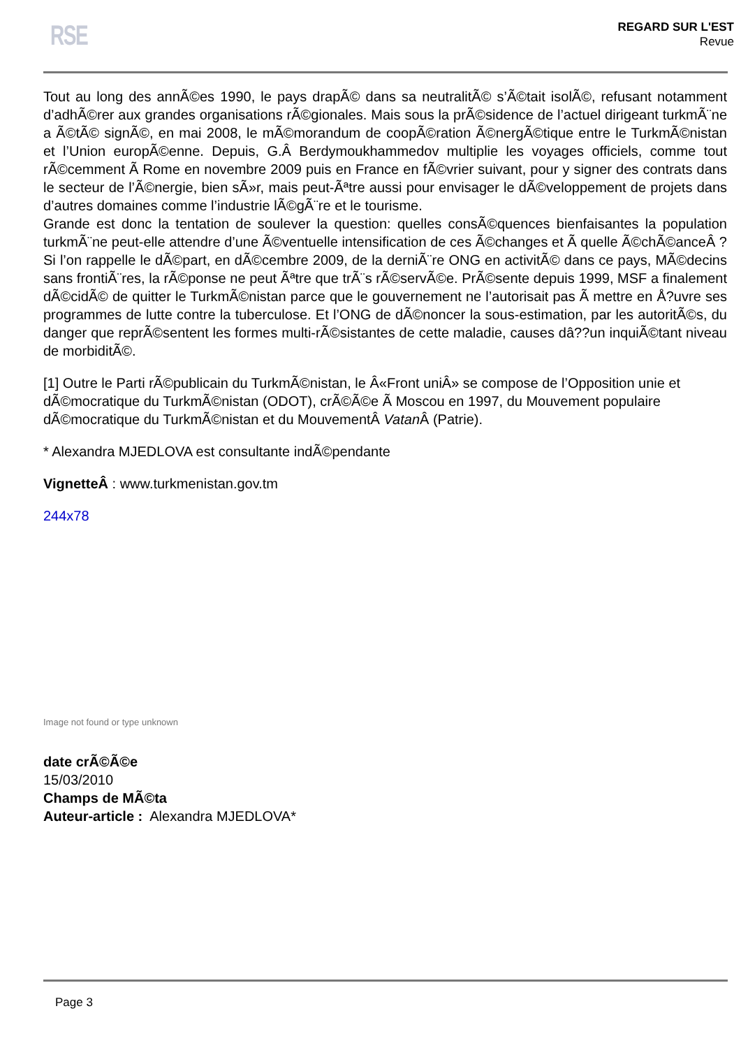RSE
REGARD SUR L'EST
Revue
Tout au long des annÃ©es 1990, le pays drapÃ© dans sa neutralitÃ© s’Ã©tait isolÃ©, refusant notamment d’adhÃ©rer aux grandes organisations rÃ©gionales. Mais sous la prÃ©sidence de l’actuel dirigeant turkmÃ¨ne a Ã©tÃ© signÃ©, en mai 2008, le mÃ©morandum de coopÃ©ration Ã©nergÃ©tique entre le TurkmÃ©nistan et l’Union europÃ©enne. Depuis, G.Â Berdymoukhammedov multiplie les voyages officiels, comme tout rÃ©cemment Ã Rome en novembre 2009 puis en France en fÃ©vrier suivant, pour y signer des contrats dans le secteur de l’Ã©nergie, bien sÃ»r, mais peut-Ãªtre aussi pour envisager le dÃ©veloppement de projets dans d’autres domaines comme l’industrie lÃ©gÃ¨re et le tourisme.
Grande est donc la tentation de soulever la question: quelles consÃ©quences bienfaisantes la population turkmÃ¨ne peut-elle attendre d’une Ã©ventuelle intensification de ces Ã©changes et Ã quelle Ã©chÃ©anceÂ ? Si l’on rappelle le dÃ©part, en dÃ©cembre 2009, de la derniÃ¨re ONG en activitÃ© dans ce pays, MÃ©decins sans frontiÃ¨res, la rÃ©ponse ne peut Ãªtre que trÃ¨s rÃ©servÃ©e. PrÃ©sente depuis 1999, MSF a finalement dÃ©cidÃ© de quitter le TurkmÃ©nistan parce que le gouvernement ne l’autorisait pas Ã mettre en Å?uvre ses programmes de lutte contre la tuberculose. Et l’ONG de dÃ©noncer la sous-estimation, par les autoritÃ©s, du danger que reprÃ©sentent les formes multi-rÃ©sistantes de cette maladie, causes dâ??un inquiÃ©tant niveau de morbiditÃ©.
[1] Outre le Parti rÃ©publicain du TurkmÃ©nistan, le Â«Front uniÂ» se compose de l’Opposition unie et dÃ©mocratique du TurkmÃ©nistan (ODOT), crÃ©Ã©e Ã Moscou en 1997, du Mouvement populaire dÃ©mocratique du TurkmÃ©nistan et du MouvementÂ Vatan Â (Patrie).
* Alexandra MJEDLOVA est consultante indÃ©pendante
VignetteÂ : www.turkmenistan.gov.tm
244x78
Image not found or type unknown
date crÃ©Ã©e
15/03/2010
Champs de MÃ©ta
Auteur-article : Alexandra MJEDLOVA*
Page 3